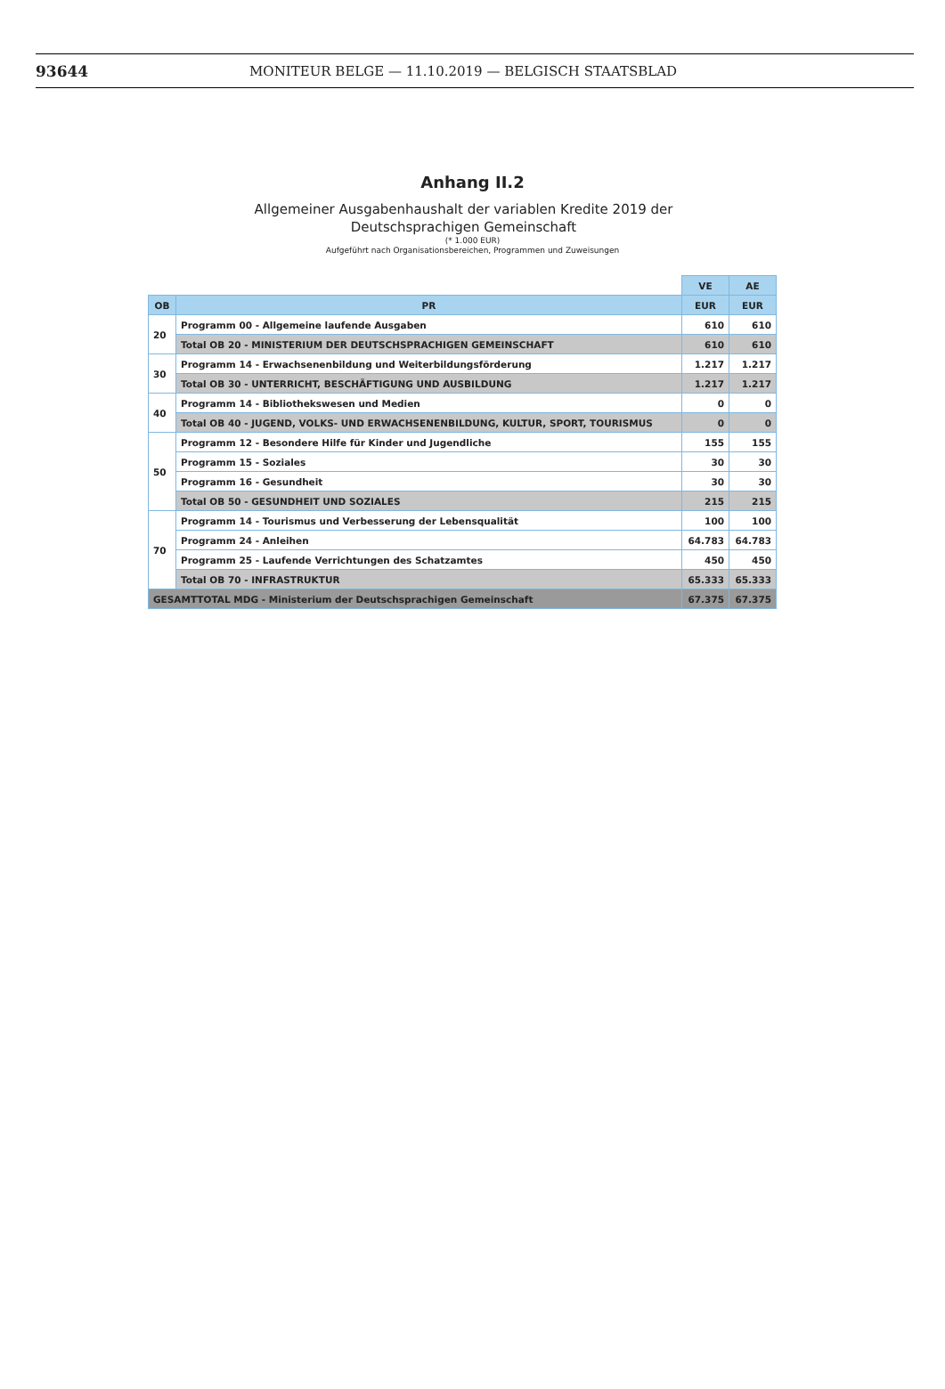93644 MONITEUR BELGE — 11.10.2019 — BELGISCH STAATSBLAD
Anhang II.2
Allgemeiner Ausgabenhaushalt der variablen Kredite 2019 der Deutschsprachigen Gemeinschaft
(* 1.000 EUR)
Aufgeführt nach Organisationsbereichen, Programmen und Zuweisungen
| | | VE | AE |
| OB | PR | EUR | EUR |
| 20 | Programm 00 - Allgemeine laufende Ausgaben | 610 | 610 |
| | Total OB 20 - MINISTERIUM DER DEUTSCHSPRACHIGEN GEMEINSCHAFT | 610 | 610 |
| 30 | Programm 14 - Erwachsenenbildung und Weiterbildungsförderung | 1.217 | 1.217 |
| | Total OB 30 - UNTERRICHT, BESCHÄFTIGUNG UND AUSBILDUNG | 1.217 | 1.217 |
| 40 | Programm 14 - Bibliothekswesen und Medien | 0 | 0 |
| | Total OB 40 - JUGEND, VOLKS- UND ERWACHSENENBILDUNG, KULTUR, SPORT, TOURISMUS | 0 | 0 |
| 50 | Programm 12 - Besondere Hilfe für Kinder und Jugendliche | 155 | 155 |
| | Programm 15 - Soziales | 30 | 30 |
| | Programm 16 - Gesundheit | 30 | 30 |
| | Total OB 50 - GESUNDHEIT UND SOZIALES | 215 | 215 |
| 70 | Programm 14 - Tourismus und Verbesserung der Lebensqualität | 100 | 100 |
| | Programm 24 - Anleihen | 64.783 | 64.783 |
| | Programm 25 - Laufende Verrichtungen des Schatzamtes | 450 | 450 |
| | Total OB 70 - INFRASTRUKTUR | 65.333 | 65.333 |
| GESAMTTOTAL MDG - Ministerium der Deutschsprachigen Gemeinschaft | | 67.375 | 67.375 |